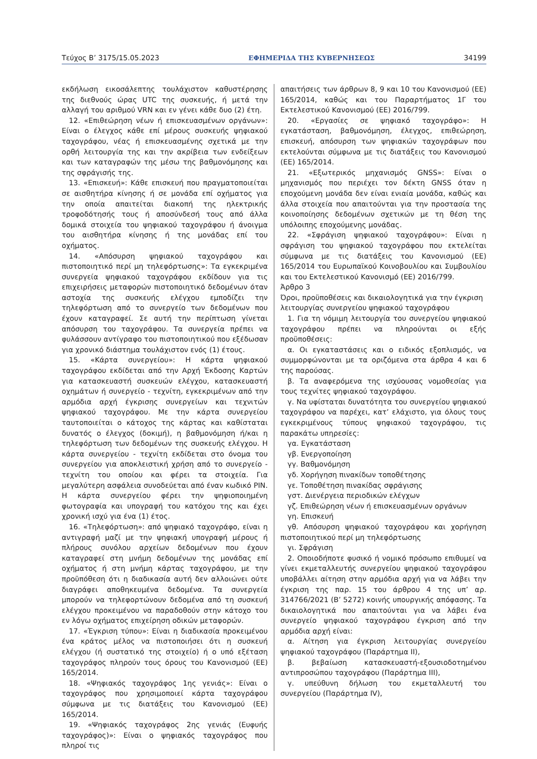Τεύχος Β’ 3175/15.05.2023 ΕΦΗΜΕΡΙΔΑ ΤΗΣ ΚΥΒΕΡΝΗΣΕΩΣ 34199
εκδήλωση εικοσάλεπτης τουλάχιστον καθυστέρησης της διεθνούς ώρας UTC της συσκευής, ή μετά την αλλαγή του αριθμού VRN και εν γένει κάθε δυο (2) έτη.
12. «Επιθεώρηση νέων ή επισκευασμένων οργάνων»: Είναι ο έλεγχος κάθε επί μέρους συσκευής ψηφιακού ταχογράφου, νέας ή επισκευασμένης σχετικά με την ορθή λειτουργία της και την ακρίβεια των ενδείξεων και των καταγραφών της μέσω της βαθμονόμησης και της σφράγισής της.
13. «Επισκευή»: Κάθε επισκευή που πραγματοποιείται σε αισθητήρα κίνησης ή σε μονάδα επί οχήματος για την οποία απαιτείται διακοπή της ηλεκτρικής τροφοδότησής τους ή αποσύνδεσή τους από άλλα δομικά στοιχεία του ψηφιακού ταχογράφου ή άνοιγμα του αισθητήρα κίνησης ή της μονάδας επί του οχήματος.
14. «Απόσυρση ψηφιακού ταχογράφου και πιστοποιητικό περί μη τηλεφόρτωσης»: Τα εγκεκριμένα συνεργεία ψηφιακού ταχογράφου εκδίδουν για τις επιχειρήσεις μεταφορών πιστοποιητικό δεδομένων όταν αστοχία της συσκευής ελέγχου εμποδίζει την τηλεφόρτωση από το συνεργείο των δεδομένων που έχουν καταγραφεί. Σε αυτή την περίπτωση γίνεται απόσυρση του ταχογράφου. Τα συνεργεία πρέπει να φυλάσσουν αντίγραφο του πιστοποιητικού που εξέδωσαν για χρονικό διάστημα τουλάχιστον ενός (1) έτους.
15. «Κάρτα συνεργείου»: Η κάρτα ψηφιακού ταχογράφου εκδίδεται από την Αρχή Έκδοσης Καρτών για κατασκευαστή συσκευών ελέγχου, κατασκευαστή οχημάτων ή συνεργείο - τεχνίτη, εγκεκριμένων από την αρμόδια αρχή έγκρισης συνεργείων και τεχνιτών ψηφιακού ταχογράφου. Με την κάρτα συνεργείου ταυτοποιείται ο κάτοχος της κάρτας και καθίσταται δυνατός ο έλεγχος (δοκιμή), η βαθμονόμηση ή/και η τηλεφόρτωση των δεδομένων της συσκευής ελέγχου. Η κάρτα συνεργείου - τεχνίτη εκδίδεται στο όνομα του συνεργείου για αποκλειστική χρήση από το συνεργείο - τεχνίτη του οποίου και φέρει τα στοιχεία. Για μεγαλύτερη ασφάλεια συνοδεύεται από έναν κωδικό PIN. Η κάρτα συνεργείου φέρει την ψηφιοποιημένη φωτογραφία και υπογραφή του κατόχου της και έχει χρονική ισχύ για ένα (1) έτος.
16. «Τηλεφόρτωση»: από ψηφιακό ταχογράφο, είναι η αντιγραφή μαζί με την ψηφιακή υπογραφή μέρους ή πλήρους συνόλου αρχείων δεδομένων που έχουν καταγραφεί στη μνήμη δεδομένων της μονάδας επί οχήματος ή στη μνήμη κάρτας ταχογράφου, με την προϋπόθεση ότι η διαδικασία αυτή δεν αλλοιώνει ούτε διαγράφει αποθηκευμένα δεδομένα. Τα συνεργεία μπορούν να τηλεφορτώνουν δεδομένα από τη συσκευή ελέγχου προκειμένου να παραδοθούν στην κάτοχο του εν λόγω οχήματος επιχείρηση οδικών μεταφορών.
17. «Έγκριση τύπου»: Είναι η διαδικασία προκειμένου ένα κράτος μέλος να πιστοποιήσει ότι η συσκευή ελέγχου (ή συστατικό της στοιχείο) ή ο υπό εξέταση ταχογράφος πληρούν τους όρους του Κανονισμού (ΕΕ) 165/2014.
18. «Ψηφιακός ταχογράφος 1ης γενιάς»: Είναι ο ταχογράφος που χρησιμοποιεί κάρτα ταχογράφου σύμφωνα με τις διατάξεις του Κανονισμού (ΕΕ) 165/2014.
19. «Ψηφιακός ταχογράφος 2ης γενιάς (Ευφυής ταχογράφος)»: Είναι ο ψηφιακός ταχογράφος που πληροί τις
απαιτήσεις των άρθρων 8, 9 και 10 του Κανονισμού (ΕΕ) 165/2014, καθώς και του Παραρτήματος 1Γ του Εκτελεστικού Κανονισμού (ΕΕ) 2016/799.
20. «Εργασίες σε ψηφιακό ταχογράφο»: Η εγκατάσταση, βαθμονόμηση, έλεγχος, επιθεώρηση, επισκευή, απόσυρση των ψηφιακών ταχογράφων που εκτελούνται σύμφωνα με τις διατάξεις του Κανονισμού (ΕΕ) 165/2014.
21. «Εξωτερικός μηχανισμός GNSS»: Είναι ο μηχανισμός που περιέχει τον δέκτη GNSS όταν η εποχούμενη μονάδα δεν είναι ενιαία μονάδα, καθώς και άλλα στοιχεία που απαιτούνται για την προστασία της κοινοποίησης δεδομένων σχετικών με τη θέση της υπόλοιπης εποχούμενης μονάδας.
22. «Σφράγιση ψηφιακού ταχογράφου»: Είναι η σφράγιση του ψηφιακού ταχογράφου που εκτελείται σύμφωνα με τις διατάξεις του Κανονισμού (ΕΕ) 165/2014 του Ευρωπαϊκού Κοινοβουλίου και Συμβουλίου και του Εκτελεστικού Κανονισμό (ΕΕ) 2016/799.
Άρθρο 3
Όροι, προϋποθέσεις και δικαιολογητικά για την έγκριση λειτουργίας συνεργείου ψηφιακού ταχογράφου
1. Για τη νόμιμη λειτουργία του συνεργείου ψηφιακού ταχογράφου πρέπει να πληρούνται οι εξής προϋποθέσεις:
α. Οι εγκαταστάσεις και ο ειδικός εξοπλισμός, να συμμορφώνονται με τα οριζόμενα στα άρθρα 4 και 6 της παρούσας.
β. Τα αναφερόμενα της ισχύουσας νομοθεσίας για τους τεχνίτες ψηφιακού ταχογράφου.
γ. Να υφίσταται δυνατότητα του συνεργείου ψηφιακού ταχογράφου να παρέχει, κατ’ ελάχιστο, για όλους τους εγκεκριμένους τύπους ψηφιακού ταχογράφου, τις παρακάτω υπηρεσίες:
γα. Εγκατάσταση
γβ. Ενεργοποίηση
γγ. Βαθμονόμηση
γδ. Χορήγηση πινακίδων τοποθέτησης
γε. Τοποθέτηση πινακίδας σφράγισης
γστ. Διενέργεια περιοδικών ελέγχων
γζ. Επιθεώρηση νέων ή επισκευασμένων οργάνων
γη. Επισκευή
γθ. Απόσυρση ψηφιακού ταχογράφου και χορήγηση πιστοποιητικού περί μη τηλεφόρτωσης
γι. Σφράγιση
2. Οποιοδήποτε φυσικό ή νομικό πρόσωπο επιθυμεί να γίνει εκμεταλλευτής συνεργείου ψηφιακού ταχογράφου υποβάλλει αίτηση στην αρμόδια αρχή για να λάβει την έγκριση της παρ. 15 του άρθρου 4 της υπ’ αρ. 314766/2021 (Β’ 5272) κοινής υπουργικής απόφασης. Τα δικαιολογητικά που απαιτούνται για να λάβει ένα συνεργείο ψηφιακού ταχογράφου έγκριση από την αρμόδια αρχή είναι:
α. Αίτηση για έγκριση λειτουργίας συνεργείου ψηφιακού ταχογράφου (Παράρτημα ΙΙ),
β. βεβαίωση κατασκευαστή-εξουσιοδοτημένου αντιπροσώπου ταχογράφου (Παράρτημα ΙΙΙ),
γ. υπεύθυνη δήλωση του εκμεταλλευτή του συνεργείου (Παράρτημα ΙV),